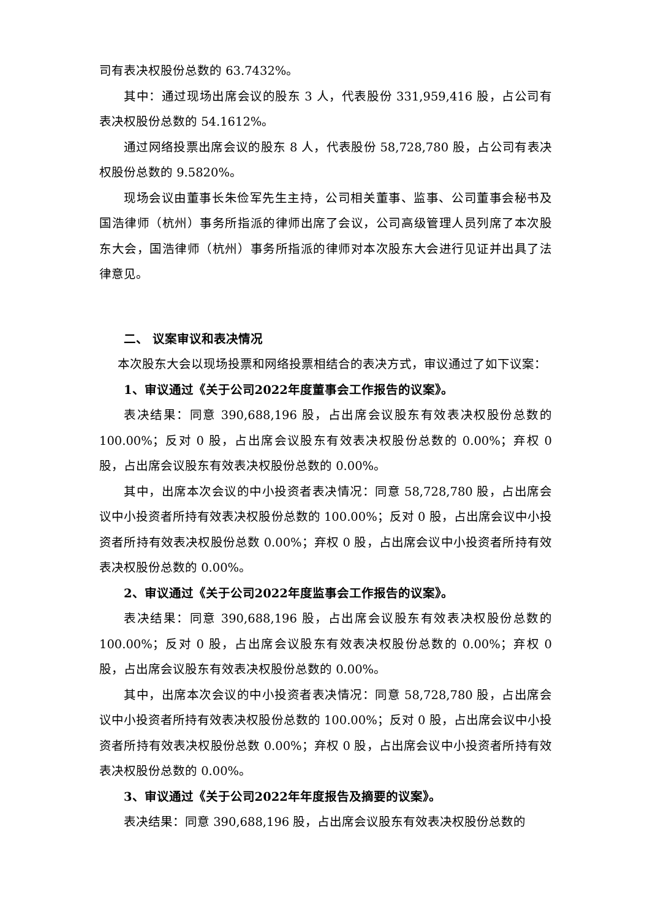司有表决权股份总数的 63.7432%。
其中：通过现场出席会议的股东 3 人，代表股份 331,959,416 股，占公司有表决权股份总数的 54.1612%。
通过网络投票出席会议的股东 8 人，代表股份 58,728,780 股，占公司有表决权股份总数的 9.5820%。
现场会议由董事长朱俭军先生主持，公司相关董事、监事、公司董事会秘书及国浩律师（杭州）事务所指派的律师出席了会议，公司高级管理人员列席了本次股东大会，国浩律师（杭州）事务所指派的律师对本次股东大会进行见证并出具了法律意见。
二、 议案审议和表决情况
本次股东大会以现场投票和网络投票相结合的表决方式，审议通过了如下议案：
1、审议通过《关于公司2022年度董事会工作报告的议案》。
表决结果：同意 390,688,196 股，占出席会议股东有效表决权股份总数的 100.00%；反对 0 股，占出席会议股东有效表决权股份总数的 0.00%；弃权 0 股，占出席会议股东有效表决权股份总数的 0.00%。
其中，出席本次会议的中小投资者表决情况：同意 58,728,780 股，占出席会议中小投资者所持有效表决权股份总数的 100.00%；反对 0 股，占出席会议中小投资者所持有效表决权股份总数 0.00%；弃权 0 股，占出席会议中小投资者所持有效表决权股份总数的 0.00%。
2、审议通过《关于公司2022年度监事会工作报告的议案》。
表决结果：同意 390,688,196 股，占出席会议股东有效表决权股份总数的 100.00%；反对 0 股，占出席会议股东有效表决权股份总数的 0.00%；弃权 0 股，占出席会议股东有效表决权股份总数的 0.00%。
其中，出席本次会议的中小投资者表决情况：同意 58,728,780 股，占出席会议中小投资者所持有效表决权股份总数的 100.00%；反对 0 股，占出席会议中小投资者所持有效表决权股份总数 0.00%；弃权 0 股，占出席会议中小投资者所持有效表决权股份总数的 0.00%。
3、审议通过《关于公司2022年年度报告及摘要的议案》。
表决结果：同意 390,688,196 股，占出席会议股东有效表决权股份总数的